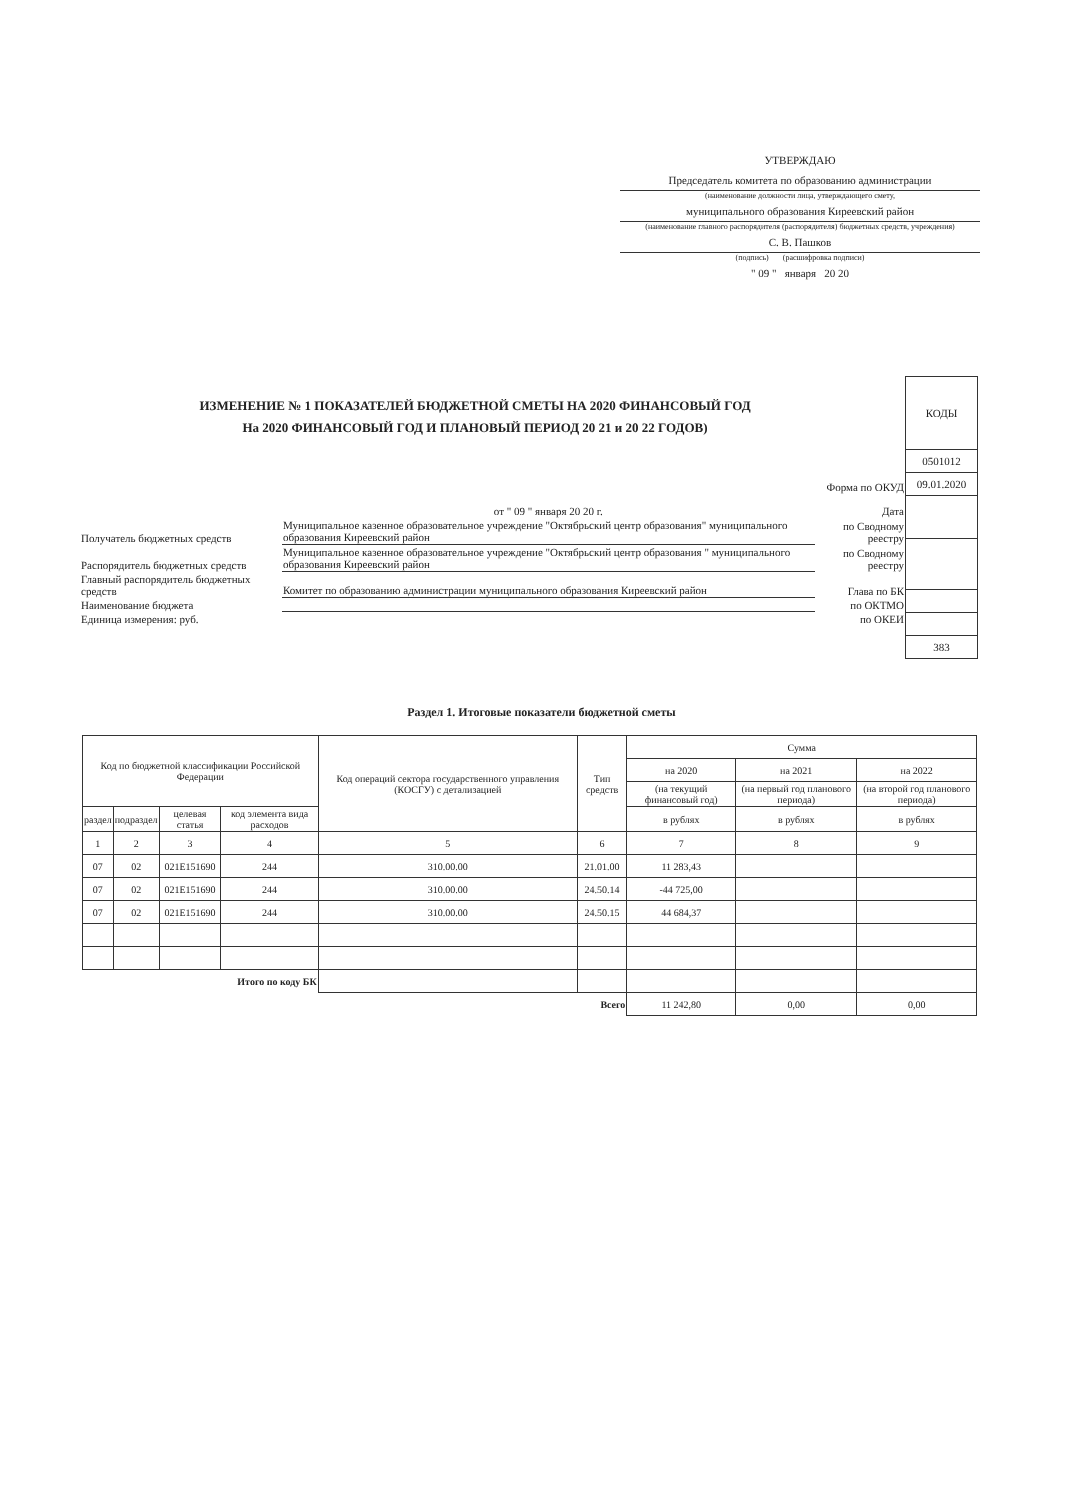УТВЕРЖДАЮ
Председатель комитета по образованию администрации
(наименование должности лица, утверждающего смету,
муниципального образования Киреевский район
(наименование главного распорядителя (распорядителя) бюджетных средств, учреждения)
С. В. Пашков
(подпись) (расшифровка подписи)
" 09 " января 20 20
ИЗМЕНЕНИЕ № 1 ПОКАЗАТЕЛЕЙ БЮДЖЕТНОЙ СМЕТЫ НА 2020 ФИНАНСОВЫЙ ГОД
На 2020 ФИНАНСОВЫЙ ГОД И ПЛАНОВЫЙ ПЕРИОД 20 21 и 20 22 ГОДОВ)
| КОДЫ |
| 0501012 |
| 09.01.2020 |
| 383 |
| | от " 09 " января 20 20 г. | Форма по ОКУД Дата |
| Получатель бюджетных средств | Муниципальное казенное образовательное учреждение "Октябрьский центр образования" муниципального образования Киреевский район | по Сводному реестру |
| Распорядитель бюджетных средств | Муниципальное казенное образовательное учреждение "Октябрьский центр образования " муниципального образования Киреевский район | по Сводному реестру |
| Главный распорядитель бюджетных средств | Комитет по образованию администрации муниципального образования Киреевский район | Глава по БК |
| Наименование бюджета | | по ОКТМО |
| Единица измерения: руб. | | по ОКЕИ |
Раздел 1. Итоговые показатели бюджетной сметы
| Код по бюджетной классификации Российской Федерации | | | | Код операций сектора государственного управления (КОСГУ) с детализацией | Тип средств | Сумма | | |
| --- | --- | --- | --- | --- | --- | --- | --- | --- |
| | | | | | | на 2020 | на 2021 | на 2022 |
| | | | | | | (на текущий финансовый год) | (на первый год планового периода) | (на второй год планового периода) |
| раздел | подраздел | целевая статья | код элемента вида расходов | | | в рублях | в рублях | в рублях |
| 1 | 2 | 3 | 4 | 5 | 6 | 7 | 8 | 9 |
| 07 | 02 | 021E151690 | 244 | 310.00.00 | 21.01.00 | 11 283,43 | | |
| 07 | 02 | 021E151690 | 244 | 310.00.00 | 24.50.14 | -44 725,00 | | |
| 07 | 02 | 021E151690 | 244 | 310.00.00 | 24.50.15 | 44 684,37 | | |
| Итого по коду БК | | | | | | | | |
| Всего | | | | | | 11 242,80 | 0,00 | 0,00 |